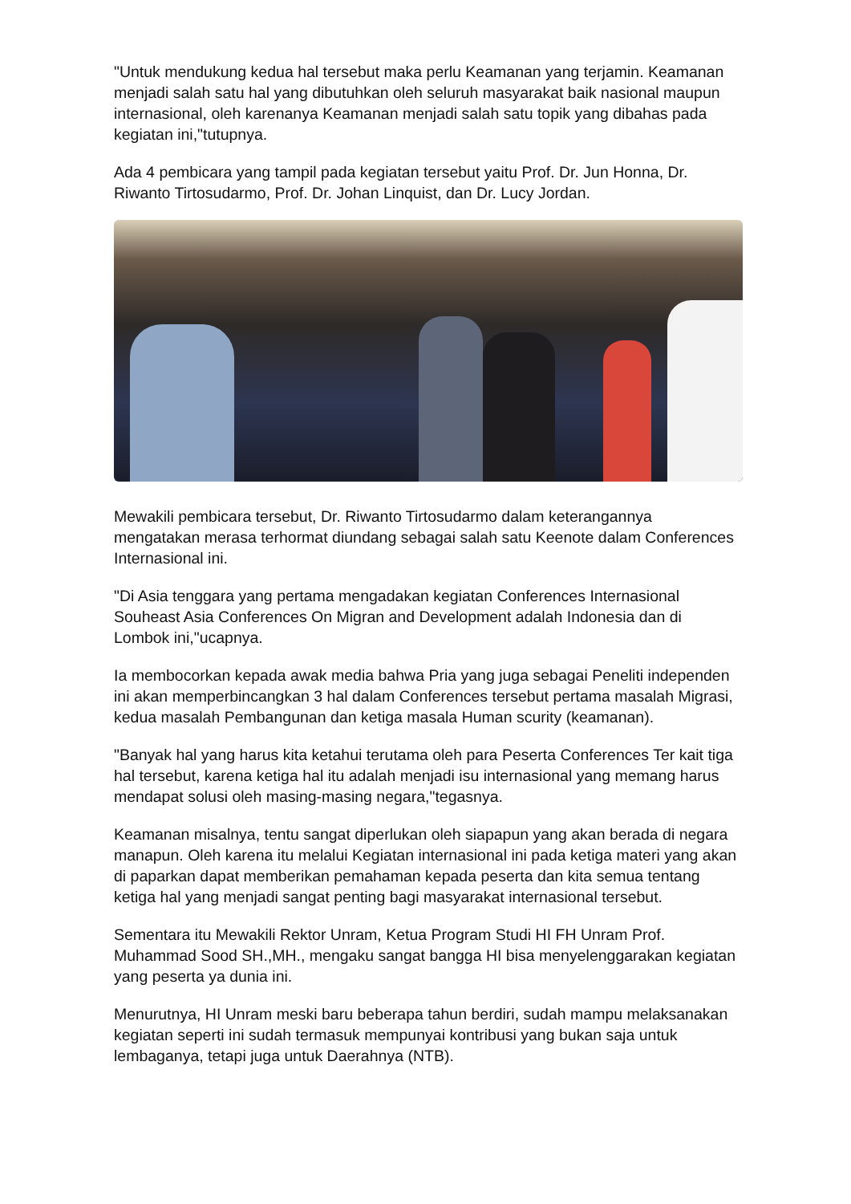"Untuk mendukung kedua hal tersebut maka perlu Keamanan yang terjamin. Keamanan menjadi salah satu hal yang dibutuhkan oleh seluruh masyarakat baik nasional maupun internasional, oleh karenanya Keamanan menjadi salah satu topik yang dibahas pada kegiatan ini,"tutupnya.
Ada 4 pembicara yang tampil pada kegiatan tersebut yaitu Prof. Dr. Jun Honna, Dr. Riwanto Tirtosudarmo, Prof. Dr. Johan Linquist, dan Dr. Lucy Jordan.
Mewakili pembicara tersebut, Dr. Riwanto Tirtosudarmo dalam keterangannya mengatakan merasa terhormat diundang sebagai salah satu Keenote dalam Conferences Internasional ini.
"Di Asia tenggara yang pertama mengadakan kegiatan Conferences Internasional Souheast Asia Conferences On Migran and Development adalah Indonesia dan di Lombok ini,"ucapnya.
Ia membocorkan kepada awak media bahwa Pria yang juga sebagai Peneliti independen ini akan memperbincangkan 3 hal dalam Conferences tersebut pertama masalah Migrasi, kedua masalah Pembangunan dan ketiga masala Human scurity (keamanan).
"Banyak hal yang harus kita ketahui terutama oleh para Peserta Conferences Ter kait tiga hal tersebut, karena ketiga hal itu adalah menjadi isu internasional yang memang harus mendapat solusi oleh masing-masing negara,"tegasnya.
Keamanan misalnya, tentu sangat diperlukan oleh siapapun yang akan berada di negara manapun. Oleh karena itu melalui Kegiatan internasional ini pada ketiga materi yang akan di paparkan dapat memberikan pemahaman kepada peserta dan kita semua tentang ketiga hal yang menjadi sangat penting bagi masyarakat internasional tersebut.
Sementara itu Mewakili Rektor Unram, Ketua Program Studi HI FH Unram Prof. Muhammad Sood SH.,MH., mengaku sangat bangga HI bisa menyelenggarakan kegiatan yang peserta ya dunia ini.
Menurutnya, HI Unram meski baru beberapa tahun berdiri, sudah mampu melaksanakan kegiatan seperti ini sudah termasuk mempunyai kontribusi yang bukan saja untuk lembaganya, tetapi juga untuk Daerahnya (NTB).